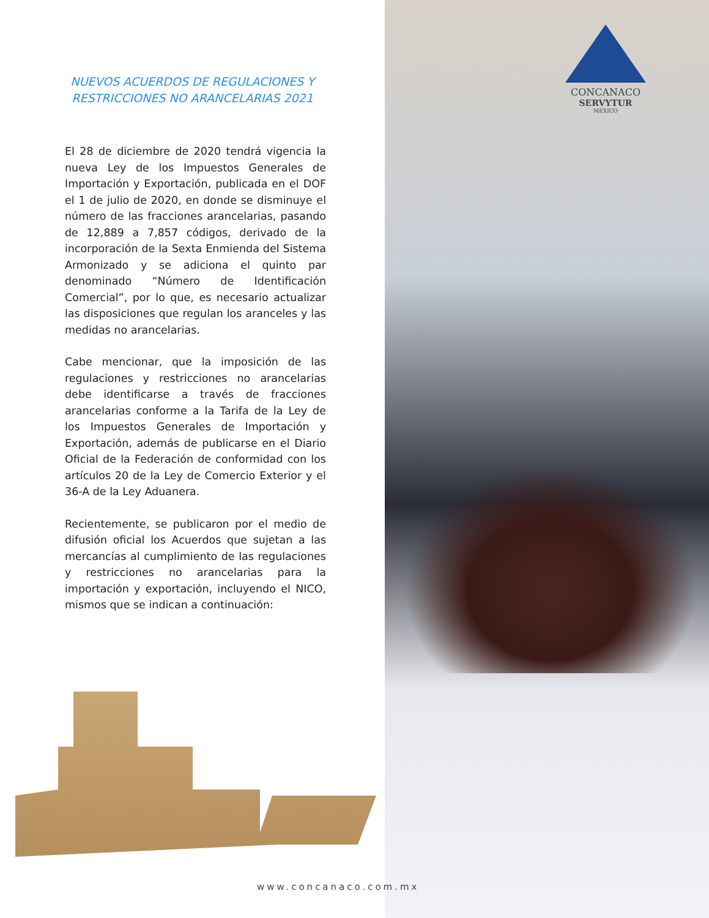CONCANACO
SERVYTUR
MEXICO
NUEVOS ACUERDOS DE REGULACIONES Y RESTRICCIONES NO ARANCELARIAS 2021
El 28 de diciembre de 2020 tendrá vigencia la nueva Ley de los Impuestos Generales de Importación y Exportación, publicada en el DOF el 1 de julio de 2020, en donde se disminuye el número de las fracciones arancelarias, pasando de 12,889 a 7,857 códigos, derivado de la incorporación de la Sexta Enmienda del Sistema Armonizado y se adiciona el quinto par denominado “Número de Identificación Comercial”, por lo que, es necesario actualizar las disposiciones que regulan los aranceles y las medidas no arancelarias.
Cabe mencionar, que la imposición de las regulaciones y restricciones no arancelarias debe identificarse a través de fracciones arancelarias conforme a la Tarifa de la Ley de los Impuestos Generales de Importación y Exportación, además de publicarse en el Diario Oficial de la Federación de conformidad con los artículos 20 de la Ley de Comercio Exterior y el 36-A de la Ley Aduanera.
Recientemente, se publicaron por el medio de difusión oficial los Acuerdos que sujetan a las mercancías al cumplimiento de las regulaciones y restricciones no arancelarias para la importación y exportación, incluyendo el NICO, mismos que se indican a continuación:
www.concanaco.com.mx